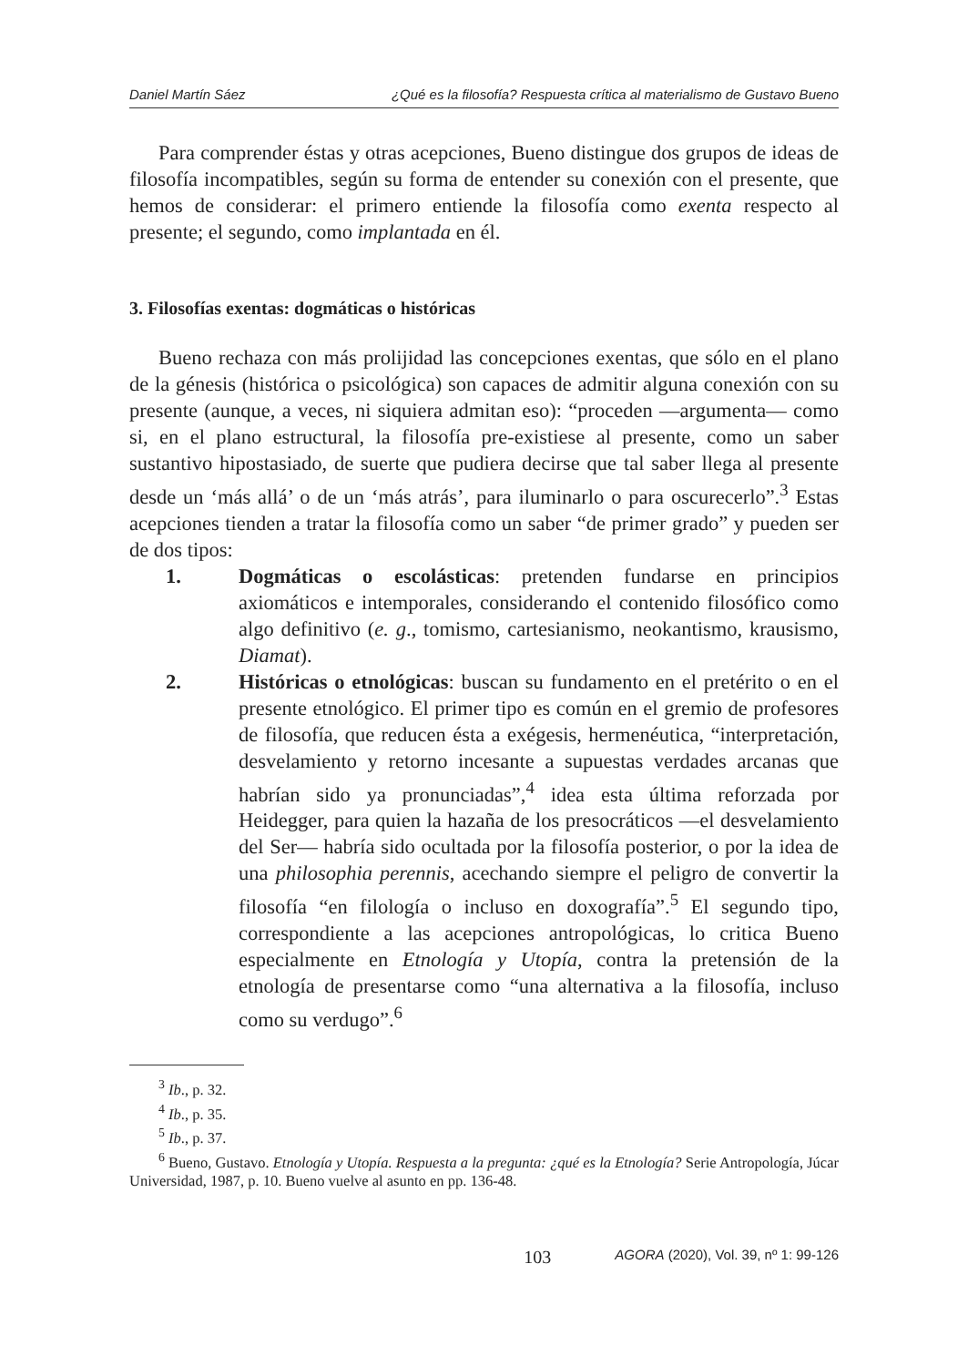Daniel Martín Sáez ¿Qué es la filosofía? Respuesta crítica al materialismo de Gustavo Bueno
Para comprender éstas y otras acepciones, Bueno distingue dos grupos de ideas de filosofía incompatibles, según su forma de entender su conexión con el presente, que hemos de considerar: el primero entiende la filosofía como exenta respecto al presente; el segundo, como implantada en él.
3. Filosofías exentas: dogmáticas o históricas
Bueno rechaza con más prolijidad las concepciones exentas, que sólo en el plano de la génesis (histórica o psicológica) son capaces de admitir alguna conexión con su presente (aunque, a veces, ni siquiera admitan eso): “proceden —argumenta— como si, en el plano estructural, la filosofía pre-existiese al presente, como un saber sustantivo hipostasiado, de suerte que pudiera decirse que tal saber llega al presente desde un ‘más allá’ o de un ‘más atrás’, para iluminarlo o para oscurecerlo”.<sup>3</sup> Estas acepciones tienden a tratar la filosofía como un saber “de primer grado” y pueden ser de dos tipos:
1. Dogmáticas o escolásticas: pretenden fundarse en principios axiomáticos e intemporales, considerando el contenido filosófico como algo definitivo (e. g., tomismo, cartesianismo, neokantismo, krausismo, Diamat).
2. Históricas o etnológicas: buscan su fundamento en el pretérito o en el presente etnológico. El primer tipo es común en el gremio de profesores de filosofía, que reducen ésta a exégesis, hermenéutica, “interpretación, desvelamiento y retorno incesante a supuestas verdades arcanas que habrían sido ya pronunciadas”,<sup>4</sup> idea esta última reforzada por Heidegger, para quien la hazaña de los presocráticos —el desvelamiento del Ser— habría sido ocultada por la filosofía posterior, o por la idea de una philosophia perennis, acechando siempre el peligro de convertir la filosofía “en filología o incluso en doxografía”.<sup>5</sup> El segundo tipo, correspondiente a las acepciones antropológicas, lo critica Bueno especialmente en Etnología y Utopía, contra la pretensión de la etnología de presentarse como “una alternativa a la filosofía, incluso como su verdugo”.<sup>6</sup>
<sup>3</sup> Ib., p. 32.
<sup>4</sup> Ib., p. 35.
<sup>5</sup> Ib., p. 37.
<sup>6</sup> Bueno, Gustavo. Etnología y Utopía. Respuesta a la pregunta: ¿qué es la Etnología? Serie Antropología, Júcar Universidad, 1987, p. 10. Bueno vuelve al asunto en pp. 136-48.
103 AGORA (2020), Vol. 39, nº 1: 99-126